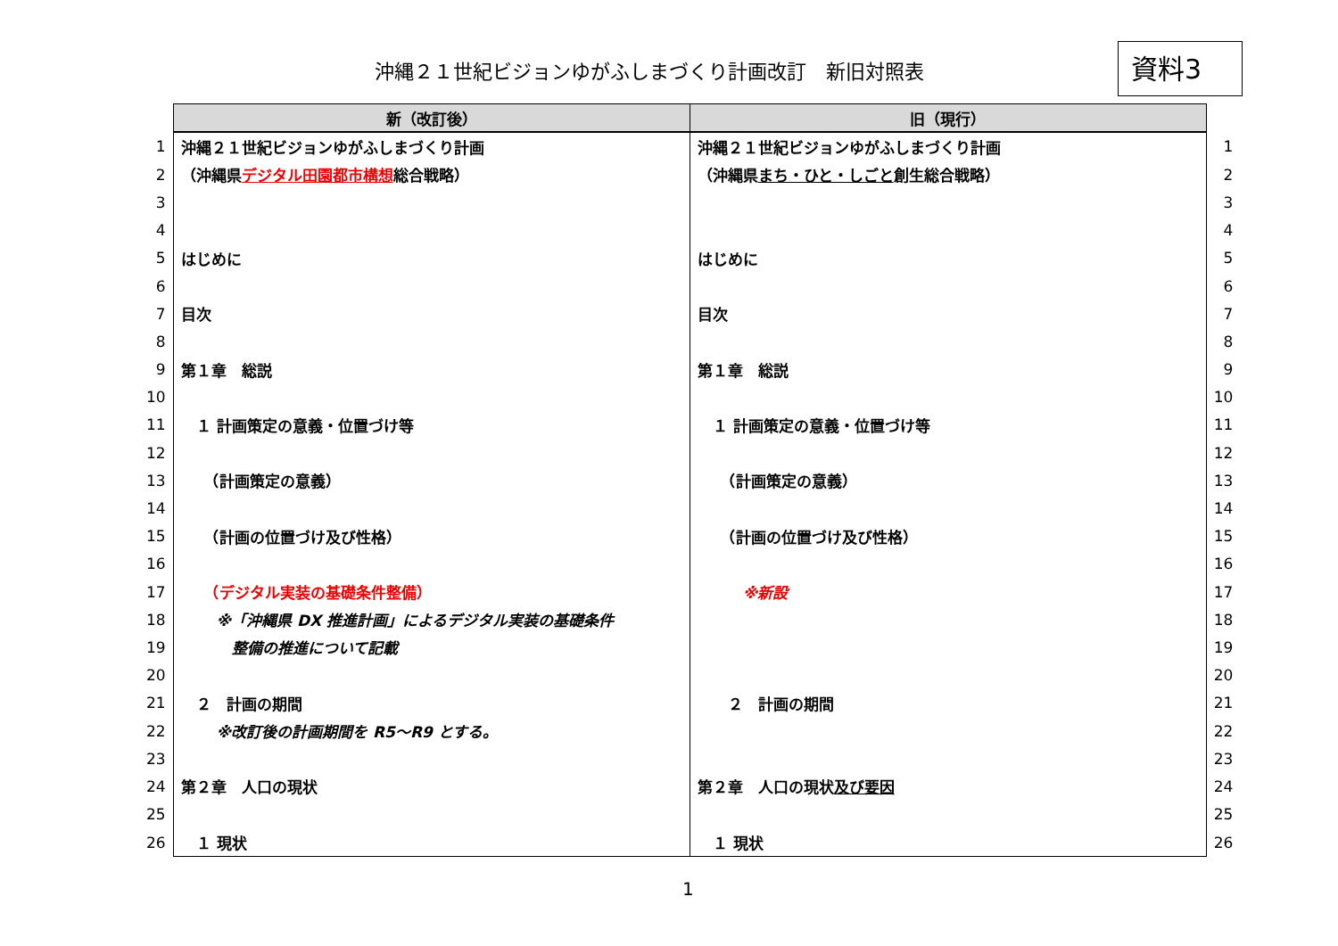沖縄２１世紀ビジョンゆがふしまづくり計画改訂　新旧対照表
資料3
| | 新（改訂後） | 旧（現行） | |
| 1 | 沖縄２１世紀ビジョンゆがふしまづくり計画 | 沖縄２１世紀ビジョンゆがふしまづくり計画 | 1 |
| 2 | （沖縄県 デジタル田園都市構想 総合戦略） | （沖縄県 まち・ひと・しごと 創生総合戦略） | 2 |
| 3 | | | 3 |
| 4 | | | 4 |
| 5 | はじめに | はじめに | 5 |
| 6 | | | 6 |
| 7 | 目次 | 目次 | 7 |
| 8 | | | 8 |
| 9 | 第１章 総説 | 第１章 総説 | 9 |
| 10 | | | 10 |
| 11 | １ 計画策定の意義・位置づけ等 | １ 計画策定の意義・位置づけ等 | 11 |
| 12 | | | 12 |
| 13 | （計画策定の意義） | （計画策定の意義） | 13 |
| 14 | | | 14 |
| 15 | （計画の位置づけ及び性格） | （計画の位置づけ及び性格） | 15 |
| 16 | | | 16 |
| 17 | （デジタル実装の基礎条件整備） | ※新設 | 17 |
| 18 | ※「沖縄県 DX 推進計画」によるデジタル実装の基礎条件 | | 18 |
| 19 | 整備の推進について記載 | | 19 |
| 20 | | | 20 |
| 21 | ２ 計画の期間 | ２ 計画の期間 | 21 |
| 22 | ※改訂後の計画期間を R5～R9 とする。 | | 22 |
| 23 | | | 23 |
| 24 | 第２章 人口の現状 | 第２章 人口の現状 及び要因 | 24 |
| 25 | | | 25 |
| 26 | １ 現状 | １ 現状 | 26 |
1